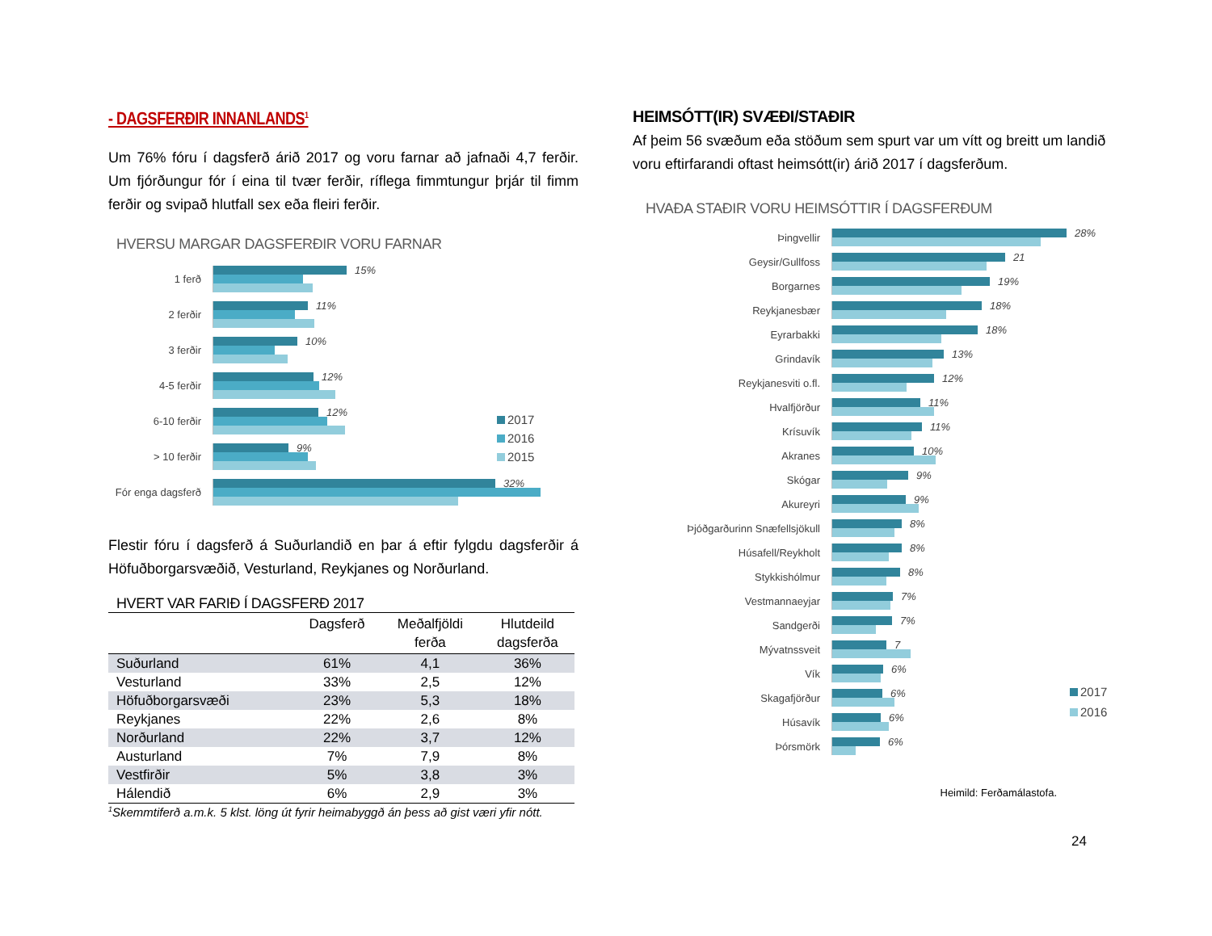- DAGSFERÐIR INNANLANDS<sup>1</sup>
Um 76% fóru í dagsferð árið 2017 og voru farnar að jafnaði 4,7 ferðir. Um fjórðungur fór í eina til tvær ferðir, ríflega fimmtungur þrjár til fimm ferðir og svipað hlutfall sex eða fleiri ferðir.
HVERSU MARGAR DAGSFERÐIR VORU FARNAR
1 ferð
15%
2 ferðir
11%
3 ferðir
10%
4-5 ferðir
12%
6-10 ferðir
12%
> 10 ferðir
9%
Fór enga dagsferð
32%
2017
2016
2015
Flestir fóru í dagsferð á Suðurlandið en þar á eftir fylgdu dagsferðir á Höfuðborgarsvæðið, Vesturland, Reykjanes og Norðurland.
HVERT VAR FARIÐ Í DAGSFERÐ 2017
| | Dagsferð | Meðalfjöldi ferða | Hlutdeild dagsferða |
| --- | --- | --- | --- |
| Suðurland | 61% | 4,1 | 36% |
| Vesturland | 33% | 2,5 | 12% |
| Höfuðborgarsvæði | 23% | 5,3 | 18% |
| Reykjanes | 22% | 2,6 | 8% |
| Norðurland | 22% | 3,7 | 12% |
| Austurland | 7% | 7,9 | 8% |
| Vestfirðir | 5% | 3,8 | 3% |
| Hálendið | 6% | 2,9 | 3% |
<sup>1</sup> Skemmtiferð a.m.k. 5 klst. löng út fyrir heimabyggð án þess að gist væri yfir nótt.
HEIMSÓTT(IR) SVÆÐI/STAÐIR
Af þeim 56 svæðum eða stöðum sem spurt var um vítt og breitt um landið voru eftirfarandi oftast heimsótt(ir) árið 2017 í dagsferðum.
HVAÐA STAÐIR VORU HEIMSÓTTIR Í DAGSFERÐUM
Þingvellir
28%
Geysir/Gullfoss
21
Borgarnes
19%
Reykjanesbær
18%
Eyrarbakki
18%
Grindavík
13%
Reykjanesviti o.fl.
12%
Hvalfjörður
11%
Krísuvík
11%
Akranes
10%
Skógar
9%
Akureyri
9%
Þjóðgarðurinn Snæfellsjökull
8%
Húsafell/Reykholt
8%
Stykkishólmur
8%
Vestmannaeyjar
7%
Sandgerði
7%
Mývatnssveit
7
Vík
6%
Skagafjörður
6%
Húsavík
6%
Þórsmörk
6%
2017
2016
Heimild: Ferðamálastofa.
24